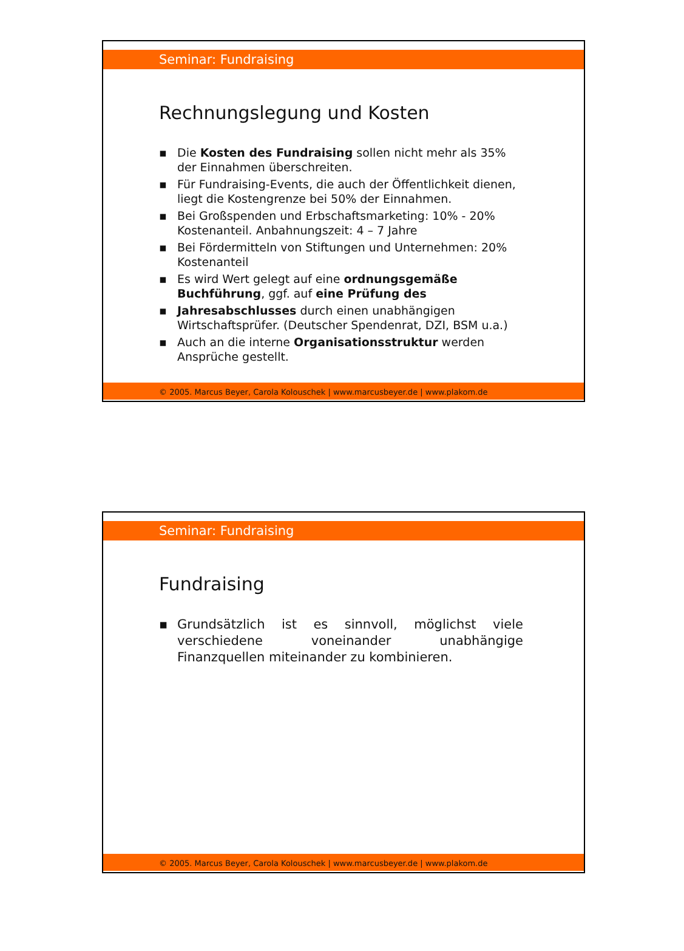Seminar: Fundraising
Rechnungslegung und Kosten
▪ Die Kosten des Fundraising sollen nicht mehr als 35% der Einnahmen überschreiten.
▪ Für Fundraising-Events, die auch der Öffentlichkeit dienen, liegt die Kostengrenze bei 50% der Einnahmen.
▪ Bei Großspenden und Erbschaftsmarketing: 10% - 20% Kostenanteil. Anbahnungszeit: 4 – 7 Jahre
▪ Bei Fördermitteln von Stiftungen und Unternehmen: 20% Kostenanteil
▪ Es wird Wert gelegt auf eine ordnungsgemäße Buchführung, ggf. auf eine Prüfung des
▪ Jahresabschlusses durch einen unabhängigen Wirtschaftsprüfer. (Deutscher Spendenrat, DZI, BSM u.a.)
▪ Auch an die interne Organisationsstruktur werden Ansprüche gestellt.
© 2005. Marcus Beyer, Carola Kolouschek | www.marcusbeyer.de | www.plakom.de
Seminar: Fundraising
Fundraising
▪ Grundsätzlich ist es sinnvoll, möglichst viele verschiedene voneinander unabhängige Finanzquellen miteinander zu kombinieren.
© 2005. Marcus Beyer, Carola Kolouschek | www.marcusbeyer.de | www.plakom.de